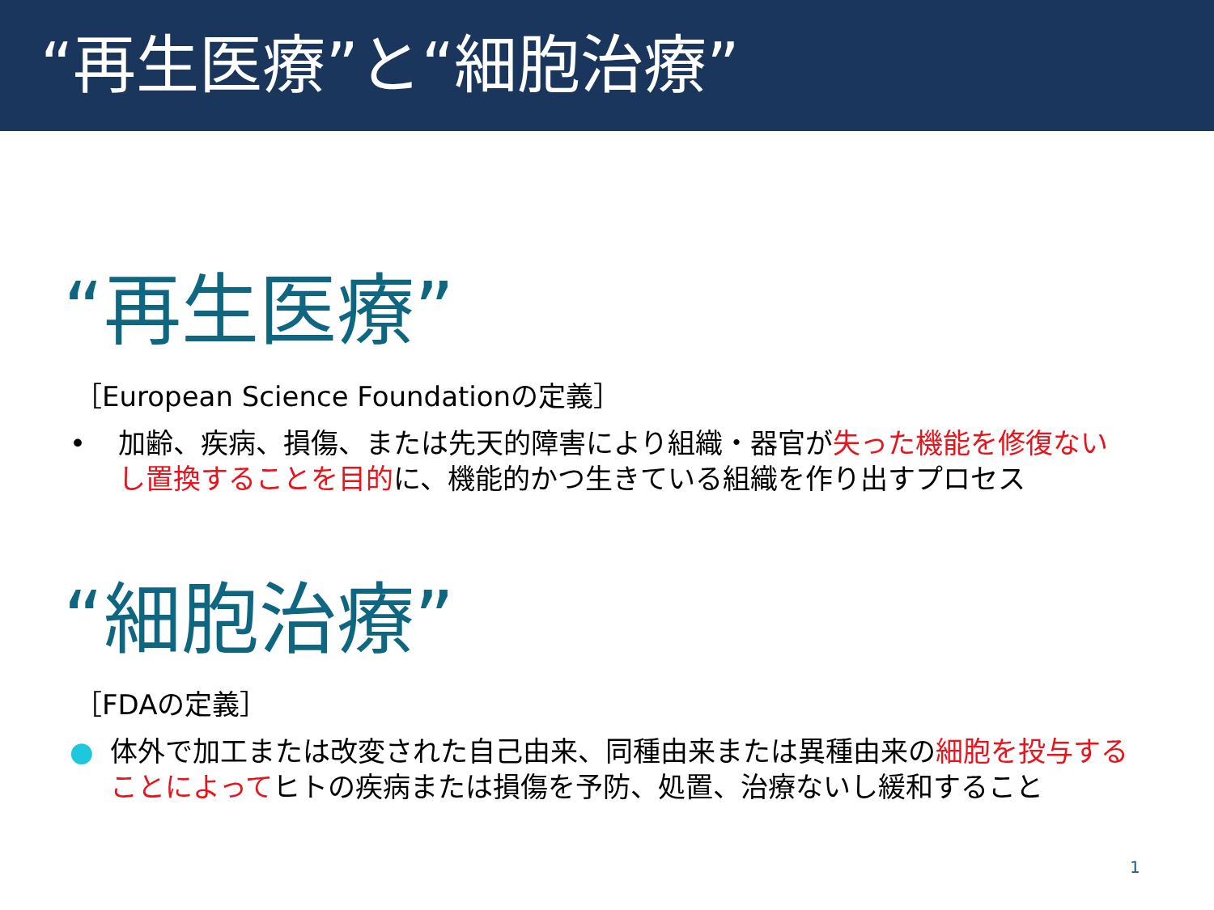“再生医療”と“細胞治療”
“再生医療”
［European Science Foundationの定義］
• 加齢、疾病、損傷、または先天的障害により組織・器官が失った機能を修復ないし置換することを目的に、機能的かつ生きている組織を作り出すプロセス
“細胞治療”
［FDAの定義］
● 体外で加工または改変された自己由来、同種由来または異種由来の細胞を投与することによってヒトの疾病または損傷を予防、処置、治療ないし緩和すること
1